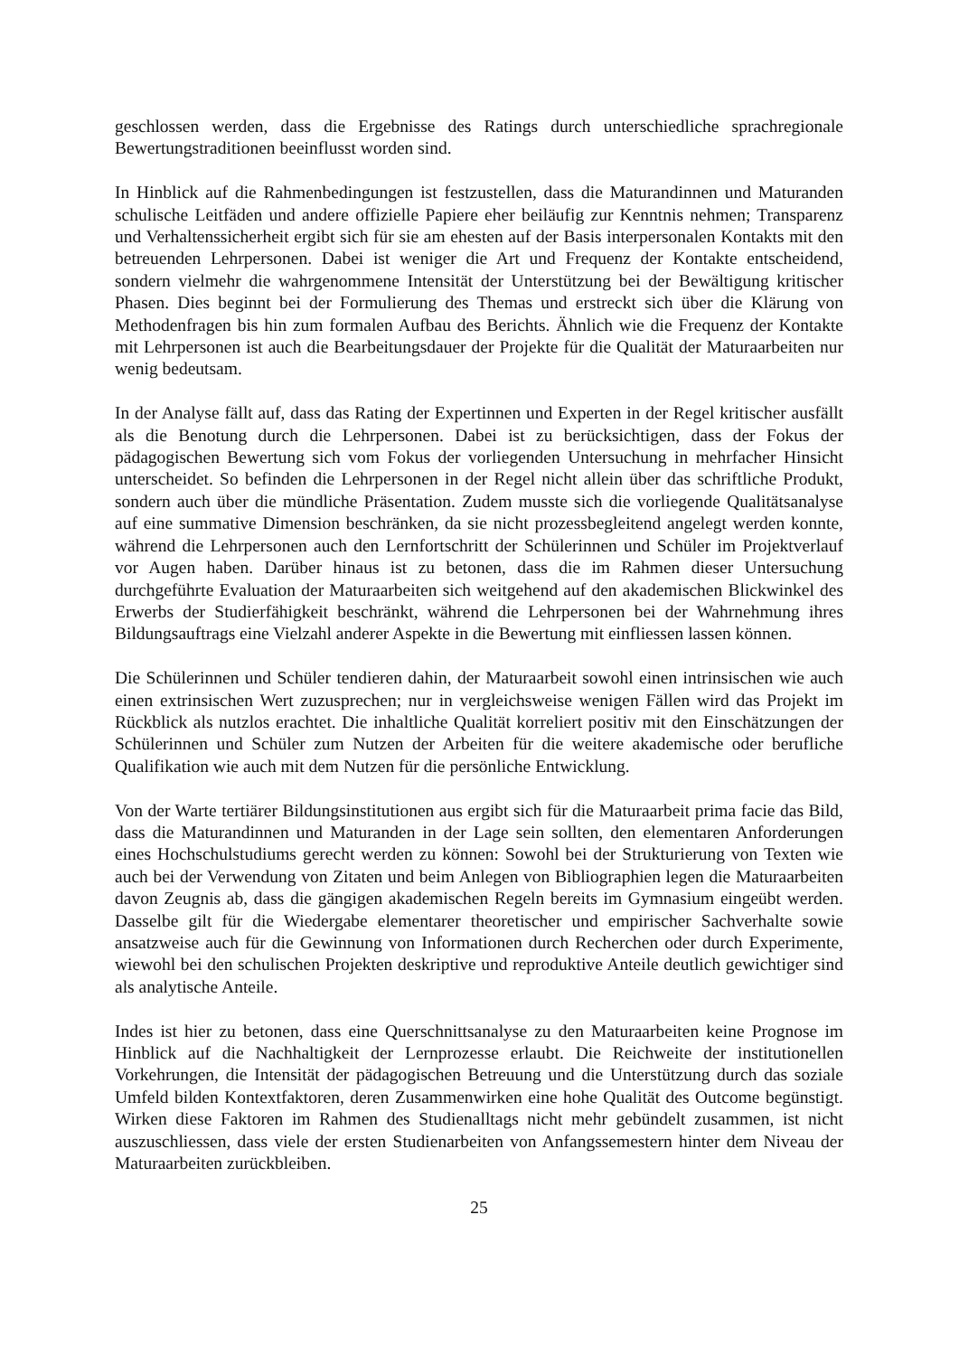geschlossen werden, dass die Ergebnisse des Ratings durch unterschiedliche sprachregionale Bewertungstraditionen beeinflusst worden sind.
In Hinblick auf die Rahmenbedingungen ist festzustellen, dass die Maturandinnen und Maturanden schulische Leitfäden und andere offizielle Papiere eher beiläufig zur Kenntnis nehmen; Transparenz und Verhaltenssicherheit ergibt sich für sie am ehesten auf der Basis interpersonalen Kontakts mit den betreuenden Lehrpersonen. Dabei ist weniger die Art und Frequenz der Kontakte entscheidend, sondern vielmehr die wahrgenommene Intensität der Unterstützung bei der Bewältigung kritischer Phasen. Dies beginnt bei der Formulierung des Themas und erstreckt sich über die Klärung von Methodenfragen bis hin zum formalen Aufbau des Berichts. Ähnlich wie die Frequenz der Kontakte mit Lehrpersonen ist auch die Bearbeitungsdauer der Projekte für die Qualität der Maturaarbeiten nur wenig bedeutsam.
In der Analyse fällt auf, dass das Rating der Expertinnen und Experten in der Regel kritischer ausfällt als die Benotung durch die Lehrpersonen. Dabei ist zu berücksichtigen, dass der Fokus der pädagogischen Bewertung sich vom Fokus der vorliegenden Untersuchung in mehrfacher Hinsicht unterscheidet. So befinden die Lehrpersonen in der Regel nicht allein über das schriftliche Produkt, sondern auch über die mündliche Präsentation. Zudem musste sich die vorliegende Qualitätsanalyse auf eine summative Dimension beschränken, da sie nicht prozessbegleitend angelegt werden konnte, während die Lehrpersonen auch den Lernfortschritt der Schülerinnen und Schüler im Projektverlauf vor Augen haben. Darüber hinaus ist zu betonen, dass die im Rahmen dieser Untersuchung durchgeführte Evaluation der Maturaarbeiten sich weitgehend auf den akademischen Blickwinkel des Erwerbs der Studierfähigkeit beschränkt, während die Lehrpersonen bei der Wahrnehmung ihres Bildungsauftrags eine Vielzahl anderer Aspekte in die Bewertung mit einfliessen lassen können.
Die Schülerinnen und Schüler tendieren dahin, der Maturaarbeit sowohl einen intrinsischen wie auch einen extrinsischen Wert zuzusprechen; nur in vergleichsweise wenigen Fällen wird das Projekt im Rückblick als nutzlos erachtet. Die inhaltliche Qualität korreliert positiv mit den Einschätzungen der Schülerinnen und Schüler zum Nutzen der Arbeiten für die weitere akademische oder berufliche Qualifikation wie auch mit dem Nutzen für die persönliche Entwicklung.
Von der Warte tertiärer Bildungsinstitutionen aus ergibt sich für die Maturaarbeit prima facie das Bild, dass die Maturandinnen und Maturanden in der Lage sein sollten, den elementaren Anforderungen eines Hochschulstudiums gerecht werden zu können: Sowohl bei der Strukturierung von Texten wie auch bei der Verwendung von Zitaten und beim Anlegen von Bibliographien legen die Maturaarbeiten davon Zeugnis ab, dass die gängigen akademischen Regeln bereits im Gymnasium eingeübt werden. Dasselbe gilt für die Wiedergabe elementarer theoretischer und empirischer Sachverhalte sowie ansatzweise auch für die Gewinnung von Informationen durch Recherchen oder durch Experimente, wiewohl bei den schulischen Projekten deskriptive und reproduktive Anteile deutlich gewichtiger sind als analytische Anteile.
Indes ist hier zu betonen, dass eine Querschnittsanalyse zu den Maturaarbeiten keine Prognose im Hinblick auf die Nachhaltigkeit der Lernprozesse erlaubt. Die Reichweite der institutionellen Vorkehrungen, die Intensität der pädagogischen Betreuung und die Unterstützung durch das soziale Umfeld bilden Kontextfaktoren, deren Zusammenwirken eine hohe Qualität des Outcome begünstigt. Wirken diese Faktoren im Rahmen des Studienalltags nicht mehr gebündelt zusammen, ist nicht auszuschliessen, dass viele der ersten Studienarbeiten von Anfangssemestern hinter dem Niveau der Maturaarbeiten zurückbleiben.
25